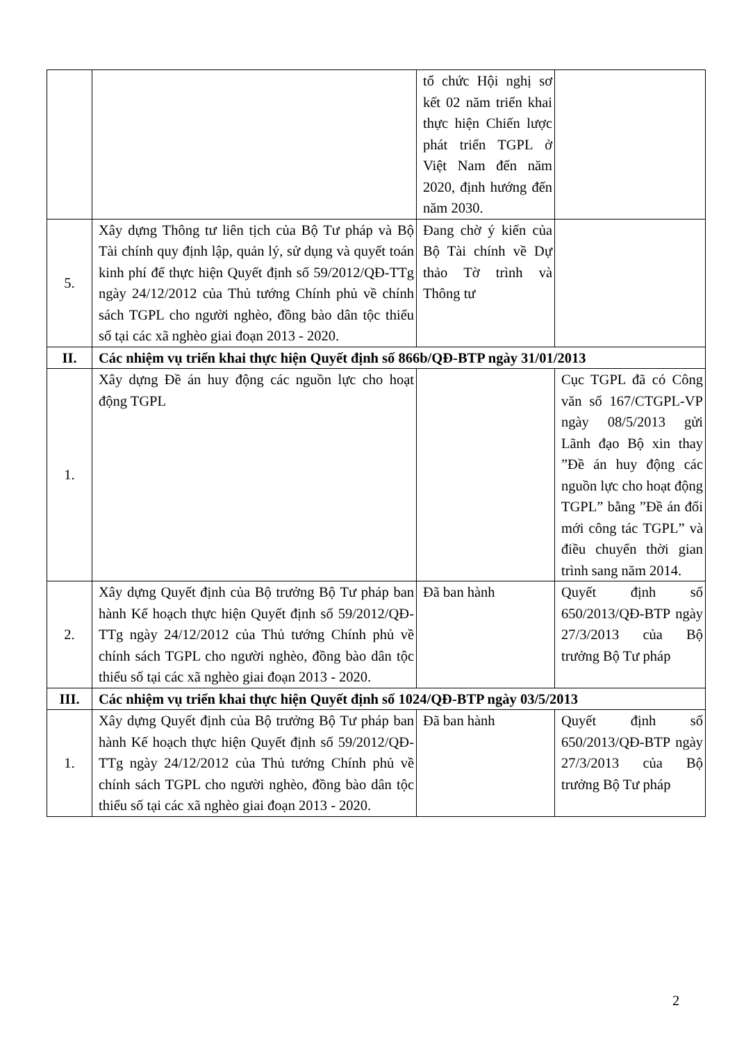| | | tổ chức Hội nghị sơ kết 02 năm triển khai thực hiện Chiến lược phát triển TGPL ở Việt Nam đến năm 2020, định hướng đến năm 2030. | |
| 5. | Xây dựng Thông tư liên tịch của Bộ Tư pháp và Bộ Tài chính quy định lập, quản lý, sử dụng và quyết toán kinh phí để thực hiện Quyết định số 59/2012/QĐ-TTg ngày 24/12/2012 của Thủ tướng Chính phủ về chính sách TGPL cho người nghèo, đồng bào dân tộc thiểu số tại các xã nghèo giai đoạn 2013 - 2020. | Đang chờ ý kiến của Bộ Tài chính về Dự thảo Tờ trình và Thông tư | |
| II. | Các nhiệm vụ triển khai thực hiện Quyết định số 866b/QĐ-BTP ngày 31/01/2013 | | |
| 1. | Xây dựng Đề án huy động các nguồn lực cho hoạt động TGPL | | Cục TGPL đã có Công văn số 167/CTGPL-VP ngày 08/5/2013 gửi Lãnh đạo Bộ xin thay ”Đề án huy động các nguồn lực cho hoạt động TGPL” bằng ”Đề án đổi mới công tác TGPL” và điều chuyển thời gian trình sang năm 2014. |
| 2. | Xây dựng Quyết định của Bộ trưởng Bộ Tư pháp ban hành Kế hoạch thực hiện Quyết định số 59/2012/QĐ-TTg ngày 24/12/2012 của Thủ tướng Chính phủ về chính sách TGPL cho người nghèo, đồng bào dân tộc thiểu số tại các xã nghèo giai đoạn 2013 - 2020. | Đã ban hành | Quyết định số 650/2013/QĐ-BTP ngày 27/3/2013 của Bộ trưởng Bộ Tư pháp |
| III. | Các nhiệm vụ triển khai thực hiện Quyết định số 1024/QĐ-BTP ngày 03/5/2013 | | |
| 1. | Xây dựng Quyết định của Bộ trưởng Bộ Tư pháp ban hành Kế hoạch thực hiện Quyết định số 59/2012/QĐ-TTg ngày 24/12/2012 của Thủ tướng Chính phủ về chính sách TGPL cho người nghèo, đồng bào dân tộc thiểu số tại các xã nghèo giai đoạn 2013 - 2020. | Đã ban hành | Quyết định số 650/2013/QĐ-BTP ngày 27/3/2013 của Bộ trưởng Bộ Tư pháp |
2